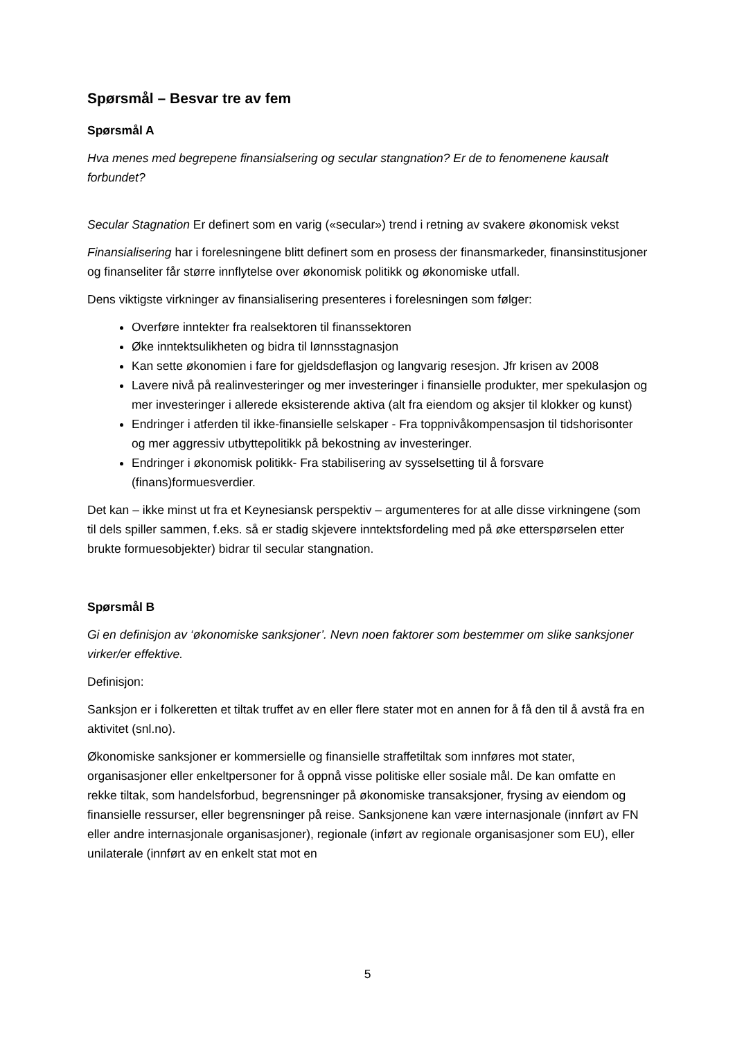Spørsmål – Besvar tre av fem
Spørsmål A
Hva menes med begrepene finansialsering og secular stangnation? Er de to fenomenene kausalt forbundet?
Secular Stagnation Er definert som en varig («secular») trend i retning av svakere økonomisk vekst
Finansialisering har i forelesningene blitt definert som en prosess der finansmarkeder, finansinstitusjoner og finanseliter får større innflytelse over økonomisk politikk og økonomiske utfall.
Dens viktigste virkninger av finansialisering presenteres i forelesningen som følger:
Overføre inntekter fra realsektoren til finanssektoren
Øke inntektsulikheten og bidra til lønnsstagnasjon
Kan sette økonomien i fare for gjeldsdeflasjon og langvarig resesjon. Jfr krisen av 2008
Lavere nivå på realinvesteringer og mer investeringer i finansielle produkter, mer spekulasjon og mer investeringer i allerede eksisterende aktiva (alt fra eiendom og aksjer til klokker og kunst)
Endringer i atferden til ikke-finansielle selskaper - Fra toppnivåkompensasjon til tidshorisonter og mer aggressiv utbyttepolitikk på bekostning av investeringer.
Endringer i økonomisk politikk- Fra stabilisering av sysselsetting til å forsvare (finans)formuesverdier.
Det kan – ikke minst ut fra et Keynesiansk perspektiv – argumenteres for at alle disse virkningene (som til dels spiller sammen, f.eks. så er stadig skjevere inntektsfordeling med på øke etterspørselen etter brukte formuesobjekter) bidrar til secular stangnation.
Spørsmål B
Gi en definisjon av ‘økonomiske sanksjoner’. Nevn noen faktorer som bestemmer om slike sanksjoner virker/er effektive.
Definisjon:
Sanksjon er i folkeretten et tiltak truffet av en eller flere stater mot en annen for å få den til å avstå fra en aktivitet (snl.no).
Økonomiske sanksjoner er kommersielle og finansielle straffetiltak som innføres mot stater, organisasjoner eller enkeltpersoner for å oppnå visse politiske eller sosiale mål. De kan omfatte en rekke tiltak, som handelsforbud, begrensninger på økonomiske transaksjoner, frysing av eiendom og finansielle ressurser, eller begrensninger på reise. Sanksjonene kan være internasjonale (innført av FN eller andre internasjonale organisasjoner), regionale (inført av regionale organisasjoner som EU), eller unilaterale (innført av en enkelt stat mot en
5